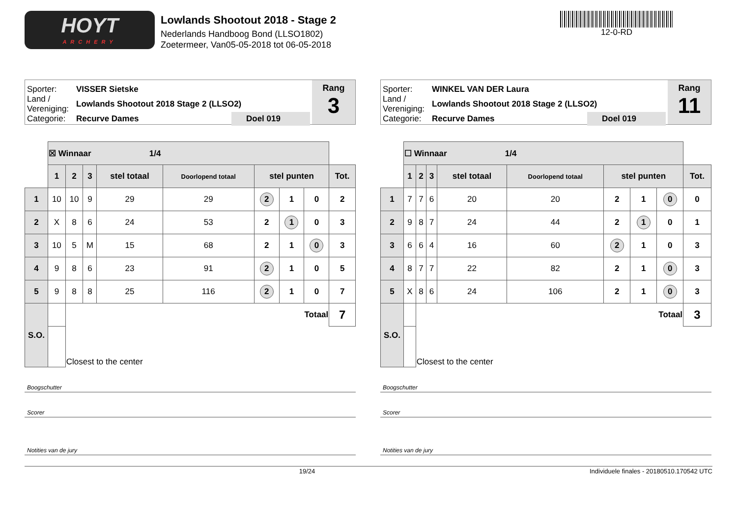HOYT
ARCHERY
Lowlands Shootout 2018 - Stage 2
Nederlands Handboog Bond (LLSO1802)
Zoetermeer, Van05-05-2018 tot 06-05-2018
12-0-RD
Sporter: VISSER Sietske
Land / Vereniging: Lowlands Shootout 2018 Stage 2 (LLSO2)
Categorie: Recurve Dames Doel 019
Rang
3
| | ☒ Winnaar 1/4 | | | | | | | | |
| | 1 | 2 | 3 | stel totaal | Doorlopend totaal | stel punten | | | Tot. |
| 1 | 10 | 10 | 9 | 29 | 29 | 2 | 1 | 0 | 2 |
| 2 | X | 8 | 6 | 24 | 53 | 2 | 1 | 0 | 3 |
| 3 | 10 | 5 | M | 15 | 68 | 2 | 1 | 0 | 3 |
| 4 | 9 | 8 | 6 | 23 | 91 | 2 | 1 | 0 | 5 |
| 5 | 9 | 8 | 8 | 25 | 116 | 2 | 1 | 0 | 7 |
| S.O. | | Totaal | | | | | | | 7 |
| | | Closest to the center | | | | | | | |
Boogschutter
Scorer
Notities van de jury
Sporter: WINKEL VAN DER Laura
Land / Vereniging: Lowlands Shootout 2018 Stage 2 (LLSO2)
Categorie: Recurve Dames Doel 019
Rang
11
| | ☐ Winnaar 1/4 | | | | | | | | |
| | 1 | 2 | 3 | stel totaal | Doorlopend totaal | stel punten | | | Tot. |
| 1 | 7 | 7 | 6 | 20 | 20 | 2 | 1 | 0 | 0 |
| 2 | 9 | 8 | 7 | 24 | 44 | 2 | 1 | 0 | 1 |
| 3 | 6 | 6 | 4 | 16 | 60 | 2 | 1 | 0 | 3 |
| 4 | 8 | 7 | 7 | 22 | 82 | 2 | 1 | 0 | 3 |
| 5 | X | 8 | 6 | 24 | 106 | 2 | 1 | 0 | 3 |
| S.O. | | Totaal | | | | | | | 3 |
| | | Closest to the center | | | | | | | |
Boogschutter
Scorer
Notities van de jury
19/24 Individuele finales - 20180510.170542 UTC